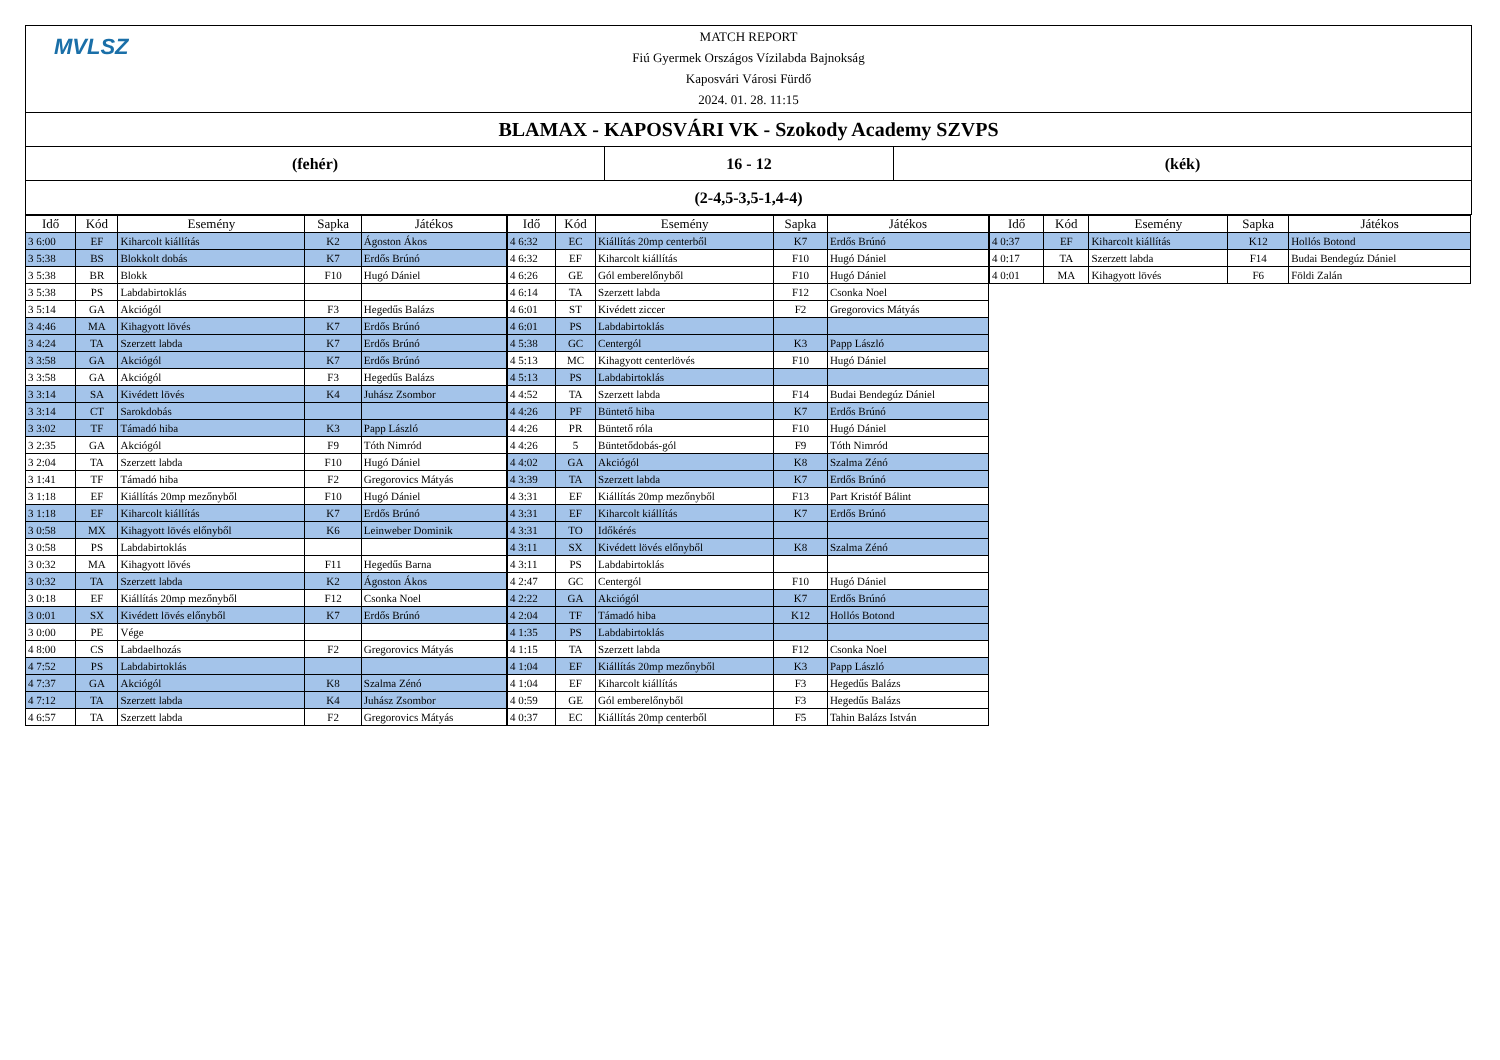MVLSZ
MATCH REPORT
Fiú Gyermek Országos Vízilabda Bajnokság
Kaposvári Városi Fürdő
2024. 01. 28. 11:15
BLAMAX - KAPOSVÁRI VK - Szokody Academy SZVPS
(fehér)
16 - 12
(kék)
(2-4,5-3,5-1,4-4)
| Idő | Kód | Esemény | Sapka | Játékos |
| --- | --- | --- | --- | --- |
| 3 6:00 | EF | Kiharcolt kiállítás | K2 | Ágoston Ákos |
| 3 5:38 | BS | Blokkolt dobás | K7 | Erdős Brúnó |
| 3 5:38 | BR | Blokk | F10 | Hugó Dániel |
| 3 5:38 | PS | Labdabirtoklás | | |
| 3 5:14 | GA | Akciógól | F3 | Hegedűs Balázs |
| 3 4:46 | MA | Kihagyott lövés | K7 | Erdős Brúnó |
| 3 4:24 | TA | Szerzett labda | K7 | Erdős Brúnó |
| 3 3:58 | GA | Akciógól | K7 | Erdős Brúnó |
| 3 3:58 | GA | Akciógól | F3 | Hegedűs Balázs |
| 3 3:14 | SA | Kivédett lövés | K4 | Juhász Zsombor |
| 3 3:14 | CT | Sarokdobás | | |
| 3 3:02 | TF | Támadó hiba | K3 | Papp László |
| 3 2:35 | GA | Akciógól | F9 | Tóth Nimród |
| 3 2:04 | TA | Szerzett labda | F10 | Hugó Dániel |
| 3 1:41 | TF | Támadó hiba | F2 | Gregorovics Mátyás |
| 3 1:18 | EF | Kiállítás 20mp mezőnyből | F10 | Hugó Dániel |
| 3 1:18 | EF | Kiharcolt kiállítás | K7 | Erdős Brúnó |
| 3 0:58 | MX | Kihagyott lövés előnyből | K6 | Leinweber Dominik |
| 3 0:58 | PS | Labdabirtoklás | | |
| 3 0:32 | MA | Kihagyott lövés | F11 | Hegedűs Barna |
| 3 0:32 | TA | Szerzett labda | K2 | Ágoston Ákos |
| 3 0:18 | EF | Kiállítás 20mp mezőnyből | F12 | Csonka Noel |
| 3 0:01 | SX | Kivédett lövés előnyből | K7 | Erdős Brúnó |
| 3 0:00 | PE | Vége | | |
| 4 8:00 | CS | Labdaelhozás | F2 | Gregorovics Mátyás |
| 4 7:52 | PS | Labdabirtoklás | | |
| 4 7:37 | GA | Akciógól | K8 | Szalma Zénó |
| 4 7:12 | TA | Szerzett labda | K4 | Juhász Zsombor |
| 4 6:57 | TA | Szerzett labda | F2 | Gregorovics Mátyás |
| Idő | Kód | Esemény | Sapka | Játékos |
| --- | --- | --- | --- | --- |
| 4 6:32 | EC | Kiállítás 20mp centerből | K7 | Erdős Brúnó |
| 4 6:32 | EF | Kiharcolt kiállítás | F10 | Hugó Dániel |
| 4 6:26 | GE | Gól emberelőnyből | F10 | Hugó Dániel |
| 4 6:14 | TA | Szerzett labda | F12 | Csonka Noel |
| 4 6:01 | ST | Kivédett ziccer | F2 | Gregorovics Mátyás |
| 4 6:01 | PS | Labdabirtoklás | | |
| 4 5:38 | GC | Centergól | K3 | Papp László |
| 4 5:13 | MC | Kihagyott centerlövés | F10 | Hugó Dániel |
| 4 5:13 | PS | Labdabirtoklás | | |
| 4 4:52 | TA | Szerzett labda | F14 | Budai Bendegúz Dániel |
| 4 4:26 | PF | Büntető hiba | K7 | Erdős Brúnó |
| 4 4:26 | PR | Büntető róla | F10 | Hugó Dániel |
| 4 4:26 | 5 | Büntetődobás-gól | F9 | Tóth Nimród |
| 4 4:02 | GA | Akciógól | K8 | Szalma Zénó |
| 4 3:39 | TA | Szerzett labda | K7 | Erdős Brúnó |
| 4 3:31 | EF | Kiállítás 20mp mezőnyből | F13 | Part Kristóf Bálint |
| 4 3:31 | EF | Kiharcolt kiállítás | K7 | Erdős Brúnó |
| 4 3:31 | TO | Időkérés | | |
| 4 3:11 | SX | Kivédett lövés előnyből | K8 | Szalma Zénó |
| 4 3:11 | PS | Labdabirtoklás | | |
| 4 2:47 | GC | Centergól | F10 | Hugó Dániel |
| 4 2:22 | GA | Akciógól | K7 | Erdős Brúnó |
| 4 2:04 | TF | Támadó hiba | K12 | Hollós Botond |
| 4 1:35 | PS | Labdabirtoklás | | |
| 4 1:15 | TA | Szerzett labda | F12 | Csonka Noel |
| 4 1:04 | EF | Kiállítás 20mp mezőnyből | K3 | Papp László |
| 4 1:04 | EF | Kiharcolt kiállítás | F3 | Hegedűs Balázs |
| 4 0:59 | GE | Gól emberelőnyből | F3 | Hegedűs Balázs |
| 4 0:37 | EC | Kiállítás 20mp centerből | F5 | Tahin Balázs István |
| Idő | Kód | Esemény | Sapka | Játékos |
| --- | --- | --- | --- | --- |
| 4 0:37 | EF | Kiharcolt kiállítás | K12 | Hollós Botond |
| 4 0:17 | TA | Szerzett labda | F14 | Budai Bendegúz Dániel |
| 4 0:01 | MA | Kihagyott lövés | F6 | Földi Zalán |